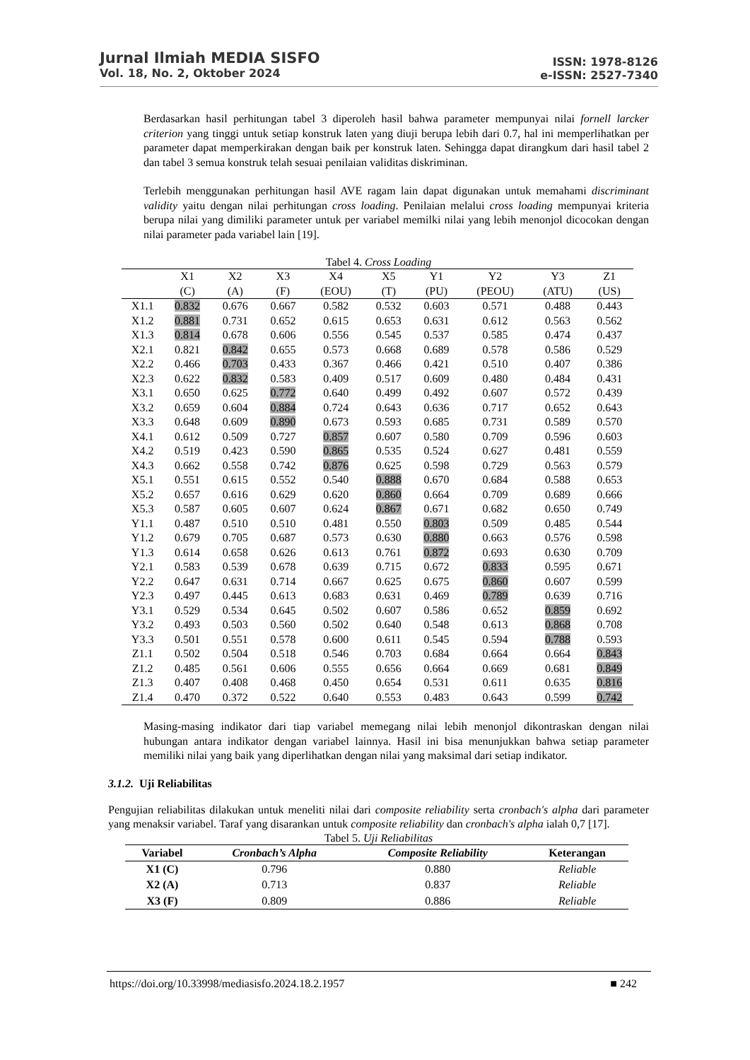Jurnal Ilmiah MEDIA SISFO
Vol. 18, No. 2, Oktober 2024
ISSN: 1978-8126
e-ISSN: 2527-7340
Berdasarkan hasil perhitungan tabel 3 diperoleh hasil bahwa parameter mempunyai nilai fornell larcker criterion yang tinggi untuk setiap konstruk laten yang diuji berupa lebih dari 0.7, hal ini memperlihatkan per parameter dapat memperkirakan dengan baik per konstruk laten. Sehingga dapat dirangkum dari hasil tabel 2 dan tabel 3 semua konstruk telah sesuai penilaian validitas diskriminan.
Terlebih menggunakan perhitungan hasil AVE ragam lain dapat digunakan untuk memahami discriminant validity yaitu dengan nilai perhitungan cross loading. Penilaian melalui cross loading mempunyai kriteria berupa nilai yang dimiliki parameter untuk per variabel memilki nilai yang lebih menonjol dicocokan dengan nilai parameter pada variabel lain [19].
Tabel 4. Cross Loading
| | X1 | X2 | X3 | X4 | X5 | Y1 | Y2 | Y3 | Z1 |
| --- | --- | --- | --- | --- | --- | --- | --- | --- | --- |
| | (C) | (A) | (F) | (EOU) | (T) | (PU) | (PEOU) | (ATU) | (US) |
| X1.1 | 0.832 | 0.676 | 0.667 | 0.582 | 0.532 | 0.603 | 0.571 | 0.488 | 0.443 |
| X1.2 | 0.881 | 0.731 | 0.652 | 0.615 | 0.653 | 0.631 | 0.612 | 0.563 | 0.562 |
| X1.3 | 0.814 | 0.678 | 0.606 | 0.556 | 0.545 | 0.537 | 0.585 | 0.474 | 0.437 |
| X2.1 | 0.821 | 0.842 | 0.655 | 0.573 | 0.668 | 0.689 | 0.578 | 0.586 | 0.529 |
| X2.2 | 0.466 | 0.703 | 0.433 | 0.367 | 0.466 | 0.421 | 0.510 | 0.407 | 0.386 |
| X2.3 | 0.622 | 0.832 | 0.583 | 0.409 | 0.517 | 0.609 | 0.480 | 0.484 | 0.431 |
| X3.1 | 0.650 | 0.625 | 0.772 | 0.640 | 0.499 | 0.492 | 0.607 | 0.572 | 0.439 |
| X3.2 | 0.659 | 0.604 | 0.884 | 0.724 | 0.643 | 0.636 | 0.717 | 0.652 | 0.643 |
| X3.3 | 0.648 | 0.609 | 0.890 | 0.673 | 0.593 | 0.685 | 0.731 | 0.589 | 0.570 |
| X4.1 | 0.612 | 0.509 | 0.727 | 0.857 | 0.607 | 0.580 | 0.709 | 0.596 | 0.603 |
| X4.2 | 0.519 | 0.423 | 0.590 | 0.865 | 0.535 | 0.524 | 0.627 | 0.481 | 0.559 |
| X4.3 | 0.662 | 0.558 | 0.742 | 0.876 | 0.625 | 0.598 | 0.729 | 0.563 | 0.579 |
| X5.1 | 0.551 | 0.615 | 0.552 | 0.540 | 0.888 | 0.670 | 0.684 | 0.588 | 0.653 |
| X5.2 | 0.657 | 0.616 | 0.629 | 0.620 | 0.860 | 0.664 | 0.709 | 0.689 | 0.666 |
| X5.3 | 0.587 | 0.605 | 0.607 | 0.624 | 0.867 | 0.671 | 0.682 | 0.650 | 0.749 |
| Y1.1 | 0.487 | 0.510 | 0.510 | 0.481 | 0.550 | 0.803 | 0.509 | 0.485 | 0.544 |
| Y1.2 | 0.679 | 0.705 | 0.687 | 0.573 | 0.630 | 0.880 | 0.663 | 0.576 | 0.598 |
| Y1.3 | 0.614 | 0.658 | 0.626 | 0.613 | 0.761 | 0.872 | 0.693 | 0.630 | 0.709 |
| Y2.1 | 0.583 | 0.539 | 0.678 | 0.639 | 0.715 | 0.672 | 0.833 | 0.595 | 0.671 |
| Y2.2 | 0.647 | 0.631 | 0.714 | 0.667 | 0.625 | 0.675 | 0.860 | 0.607 | 0.599 |
| Y2.3 | 0.497 | 0.445 | 0.613 | 0.683 | 0.631 | 0.469 | 0.789 | 0.639 | 0.716 |
| Y3.1 | 0.529 | 0.534 | 0.645 | 0.502 | 0.607 | 0.586 | 0.652 | 0.859 | 0.692 |
| Y3.2 | 0.493 | 0.503 | 0.560 | 0.502 | 0.640 | 0.548 | 0.613 | 0.868 | 0.708 |
| Y3.3 | 0.501 | 0.551 | 0.578 | 0.600 | 0.611 | 0.545 | 0.594 | 0.788 | 0.593 |
| Z1.1 | 0.502 | 0.504 | 0.518 | 0.546 | 0.703 | 0.684 | 0.664 | 0.664 | 0.843 |
| Z1.2 | 0.485 | 0.561 | 0.606 | 0.555 | 0.656 | 0.664 | 0.669 | 0.681 | 0.849 |
| Z1.3 | 0.407 | 0.408 | 0.468 | 0.450 | 0.654 | 0.531 | 0.611 | 0.635 | 0.816 |
| Z1.4 | 0.470 | 0.372 | 0.522 | 0.640 | 0.553 | 0.483 | 0.643 | 0.599 | 0.742 |
Masing-masing indikator dari tiap variabel memegang nilai lebih menonjol dikontraskan dengan nilai hubungan antara indikator dengan variabel lainnya. Hasil ini bisa menunjukkan bahwa setiap parameter memiliki nilai yang baik yang diperlihatkan dengan nilai yang maksimal dari setiap indikator.
3.1.2. Uji Reliabilitas
Pengujian reliabilitas dilakukan untuk meneliti nilai dari composite reliability serta cronbach's alpha dari parameter yang menaksir variabel. Taraf yang disarankan untuk composite reliability dan cronbach's alpha ialah 0,7 [17].
Tabel 5. Uji Reliabilitas
| Variabel | Cronbach’s Alpha | Composite Reliability | Keterangan |
| --- | --- | --- | --- |
| X1 (C) | 0.796 | 0.880 | Reliable |
| X2 (A) | 0.713 | 0.837 | Reliable |
| X3 (F) | 0.809 | 0.886 | Reliable |
https://doi.org/10.33998/mediasisfo.2024.18.2.1957 ■ 242